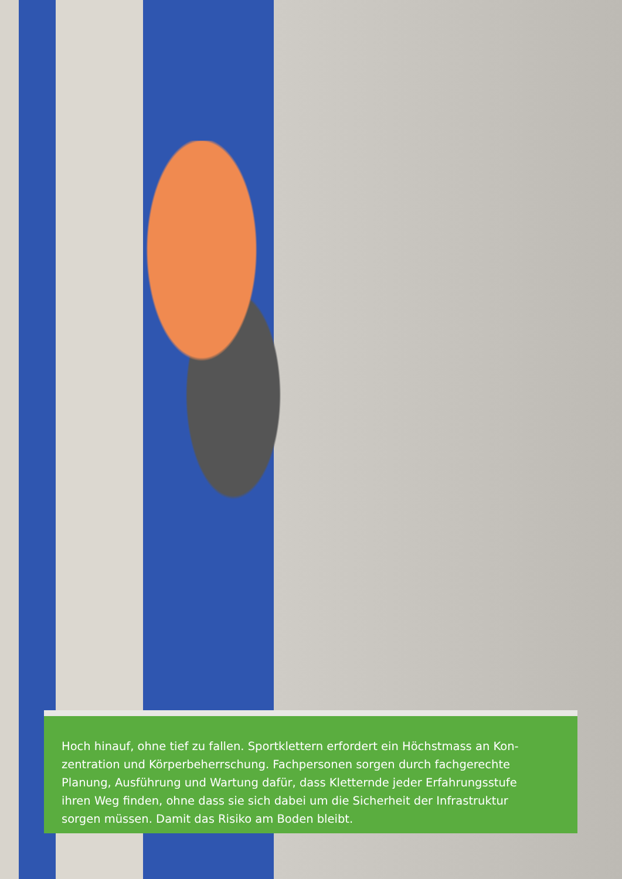Hoch hinauf, ohne tief zu fallen. Sportklettern erfordert ein Höchstmass an Kon-
zentration und Körperbeherrschung. Fachpersonen sorgen durch fachgerechte
Planung, Ausführung und Wartung dafür, dass Kletternde jeder Erfahrungsstufe
ihren Weg finden, ohne dass sie sich dabei um die Sicherheit der Infrastruktur
sorgen müssen. Damit das Risiko am Boden bleibt.